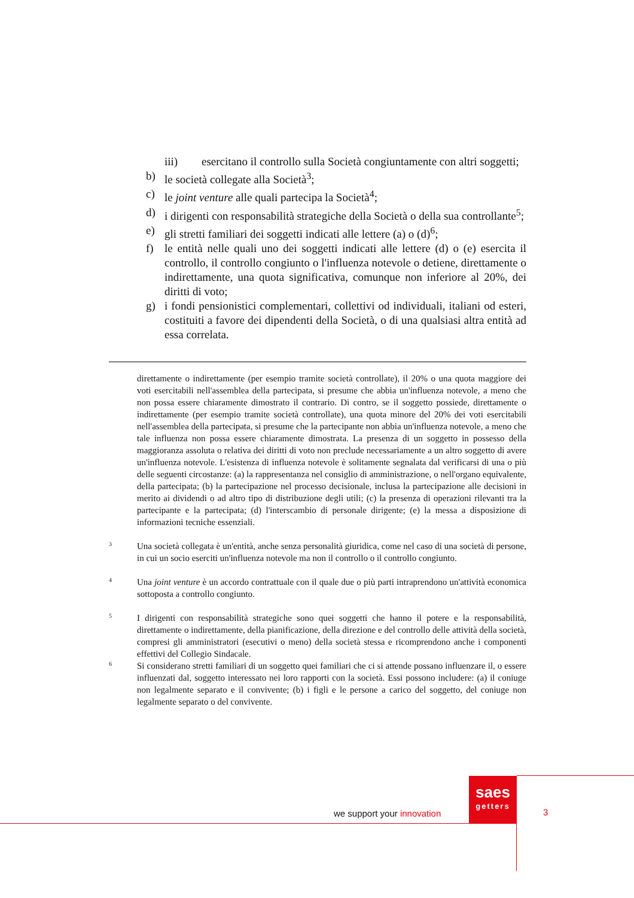iii) esercitano il controllo sulla Società congiuntamente con altri soggetti;
b) le società collegate alla Società<sup>3</sup>;
c) le joint venture alle quali partecipa la Società<sup>4</sup>;
d) i dirigenti con responsabilità strategiche della Società o della sua controllante<sup>5</sup>;
e) gli stretti familiari dei soggetti indicati alle lettere (a) o (d)<sup>6</sup>;
f) le entità nelle quali uno dei soggetti indicati alle lettere (d) o (e) esercita il controllo, il controllo congiunto o l'influenza notevole o detiene, direttamente o indirettamente, una quota significativa, comunque non inferiore al 20%, dei diritti di voto;
g) i fondi pensionistici complementari, collettivi od individuali, italiani od esteri, costituiti a favore dei dipendenti della Società, o di una qualsiasi altra entità ad essa correlata.
direttamente o indirettamente (per esempio tramite società controllate), il 20% o una quota maggiore dei voti esercitabili nell'assemblea della partecipata, si presume che abbia un'influenza notevole, a meno che non possa essere chiaramente dimostrato il contrario. Di contro, se il soggetto possiede, direttamente o indirettamente (per esempio tramite società controllate), una quota minore del 20% dei voti esercitabili nell'assemblea della partecipata, si presume che la partecipante non abbia un'influenza notevole, a meno che tale influenza non possa essere chiaramente dimostrata. La presenza di un soggetto in possesso della maggioranza assoluta o relativa dei diritti di voto non preclude necessariamente a un altro soggetto di avere un'influenza notevole. L'esistenza di influenza notevole è solitamente segnalata dal verificarsi di una o più delle seguenti circostanze: (a) la rappresentanza nel consiglio di amministrazione, o nell'organo equivalente, della partecipata; (b) la partecipazione nel processo decisionale, inclusa la partecipazione alle decisioni in merito ai dividendi o ad altro tipo di distribuzione degli utili; (c) la presenza di operazioni rilevanti tra la partecipante e la partecipata; (d) l'interscambio di personale dirigente; (e) la messa a disposizione di informazioni tecniche essenziali.
3 Una società collegata è un'entità, anche senza personalità giuridica, come nel caso di una società di persone, in cui un socio eserciti un'influenza notevole ma non il controllo o il controllo congiunto.
4 Una joint venture è un accordo contrattuale con il quale due o più parti intraprendono un'attività economica sottoposta a controllo congiunto.
5 I dirigenti con responsabilità strategiche sono quei soggetti che hanno il potere e la responsabilità, direttamente o indirettamente, della pianificazione, della direzione e del controllo delle attività della società, compresi gli amministratori (esecutivi o meno) della società stessa e ricomprendono anche i componenti effettivi del Collegio Sindacale.
6 Si considerano stretti familiari di un soggetto quei familiari che ci si attende possano influenzare il, o essere influenzati dal, soggetto interessato nei loro rapporti con la società. Essi possono includere: (a) il coniuge non legalmente separato e il convivente; (b) i figli e le persone a carico del soggetto, del coniuge non legalmente separato o del convivente.
we support your innovation
saes
getters
3